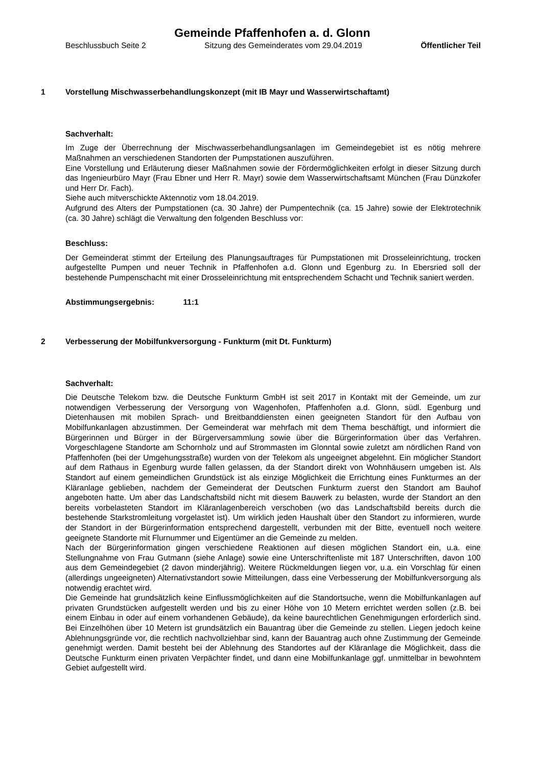Gemeinde Pfaffenhofen a. d. Glonn
Beschlussbuch Seite 2 Sitzung des Gemeinderates vom 29.04.2019 Öffentlicher Teil
1 Vorstellung Mischwasserbehandlungskonzept (mit IB Mayr und Wasserwirtschaftamt)
Sachverhalt:
Im Zuge der Überrechnung der Mischwasserbehandlungsanlagen im Gemeindegebiet ist es nötig mehrere Maßnahmen an verschiedenen Standorten der Pumpstationen auszuführen.
Eine Vorstellung und Erläuterung dieser Maßnahmen sowie der Fördermöglichkeiten erfolgt in dieser Sitzung durch das Ingenieurbüro Mayr (Frau Ebner und Herr R. Mayr) sowie dem Wasserwirtschaftsamt München (Frau Dünzkofer und Herr Dr. Fach).
Siehe auch mitverschickte Aktennotiz vom 18.04.2019.
Aufgrund des Alters der Pumpstationen (ca. 30 Jahre) der Pumpentechnik (ca. 15 Jahre) sowie der Elektrotechnik (ca. 30 Jahre) schlägt die Verwaltung den folgenden Beschluss vor:
Beschluss:
Der Gemeinderat stimmt der Erteilung des Planungsauftrages für Pumpstationen mit Drosseleinrichtung, trocken aufgestellte Pumpen und neuer Technik in Pfaffenhofen a.d. Glonn und Egenburg zu. In Ebersried soll der bestehende Pumpenschacht mit einer Drosseleinrichtung mit entsprechendem Schacht und Technik saniert werden.
Abstimmungsergebnis: 11:1
2 Verbesserung der Mobilfunkversorgung - Funkturm (mit Dt. Funkturm)
Sachverhalt:
Die Deutsche Telekom bzw. die Deutsche Funkturm GmbH ist seit 2017 in Kontakt mit der Gemeinde, um zur notwendigen Verbesserung der Versorgung von Wagenhofen, Pfaffenhofen a.d. Glonn, südl. Egenburg und Dietenhausen mit mobilen Sprach- und Breitbanddiensten einen geeigneten Standort für den Aufbau von Mobilfunkanlagen abzustimmen. Der Gemeinderat war mehrfach mit dem Thema beschäftigt, und informiert die Bürgerinnen und Bürger in der Bürgerversammlung sowie über die Bürgerinformation über das Verfahren. Vorgeschlagene Standorte am Schornholz und auf Strommasten im Glonntal sowie zuletzt am nördlichen Rand von Pfaffenhofen (bei der Umgehungsstraße) wurden von der Telekom als ungeeignet abgelehnt. Ein möglicher Standort auf dem Rathaus in Egenburg wurde fallen gelassen, da der Standort direkt von Wohnhäusern umgeben ist. Als Standort auf einem gemeindlichen Grundstück ist als einzige Möglichkeit die Errichtung eines Funkturmes an der Kläranlage geblieben, nachdem der Gemeinderat der Deutschen Funkturm zuerst den Standort am Bauhof angeboten hatte. Um aber das Landschaftsbild nicht mit diesem Bauwerk zu belasten, wurde der Standort an den bereits vorbelasteten Standort im Kläranlagenbereich verschoben (wo das Landschaftsbild bereits durch die bestehende Starkstromleitung vorgelastet ist). Um wirklich jeden Haushalt über den Standort zu informieren, wurde der Standort in der Bürgerinformation entsprechend dargestellt, verbunden mit der Bitte, eventuell noch weitere geeignete Standorte mit Flurnummer und Eigentümer an die Gemeinde zu melden.
Nach der Bürgerinformation gingen verschiedene Reaktionen auf diesen möglichen Standort ein, u.a. eine Stellungnahme von Frau Gutmann (siehe Anlage) sowie eine Unterschriftenliste mit 187 Unterschriften, davon 100 aus dem Gemeindegebiet (2 davon minderjährig). Weitere Rückmeldungen liegen vor, u.a. ein Vorschlag für einen (allerdings ungeeigneten) Alternativstandort sowie Mitteilungen, dass eine Verbesserung der Mobilfunkversorgung als notwendig erachtet wird.
Die Gemeinde hat grundsätzlich keine Einflussmöglichkeiten auf die Standortsuche, wenn die Mobilfunkanlagen auf privaten Grundstücken aufgestellt werden und bis zu einer Höhe von 10 Metern errichtet werden sollen (z.B. bei einem Einbau in oder auf einem vorhandenen Gebäude), da keine baurechtlichen Genehmigungen erforderlich sind. Bei Einzelhöhen über 10 Metern ist grundsätzlich ein Bauantrag über die Gemeinde zu stellen. Liegen jedoch keine Ablehnungsgründe vor, die rechtlich nachvollziehbar sind, kann der Bauantrag auch ohne Zustimmung der Gemeinde genehmigt werden. Damit besteht bei der Ablehnung des Standortes auf der Kläranlage die Möglichkeit, dass die Deutsche Funkturm einen privaten Verpächter findet, und dann eine Mobilfunkanlage ggf. unmittelbar in bewohntem Gebiet aufgestellt wird.